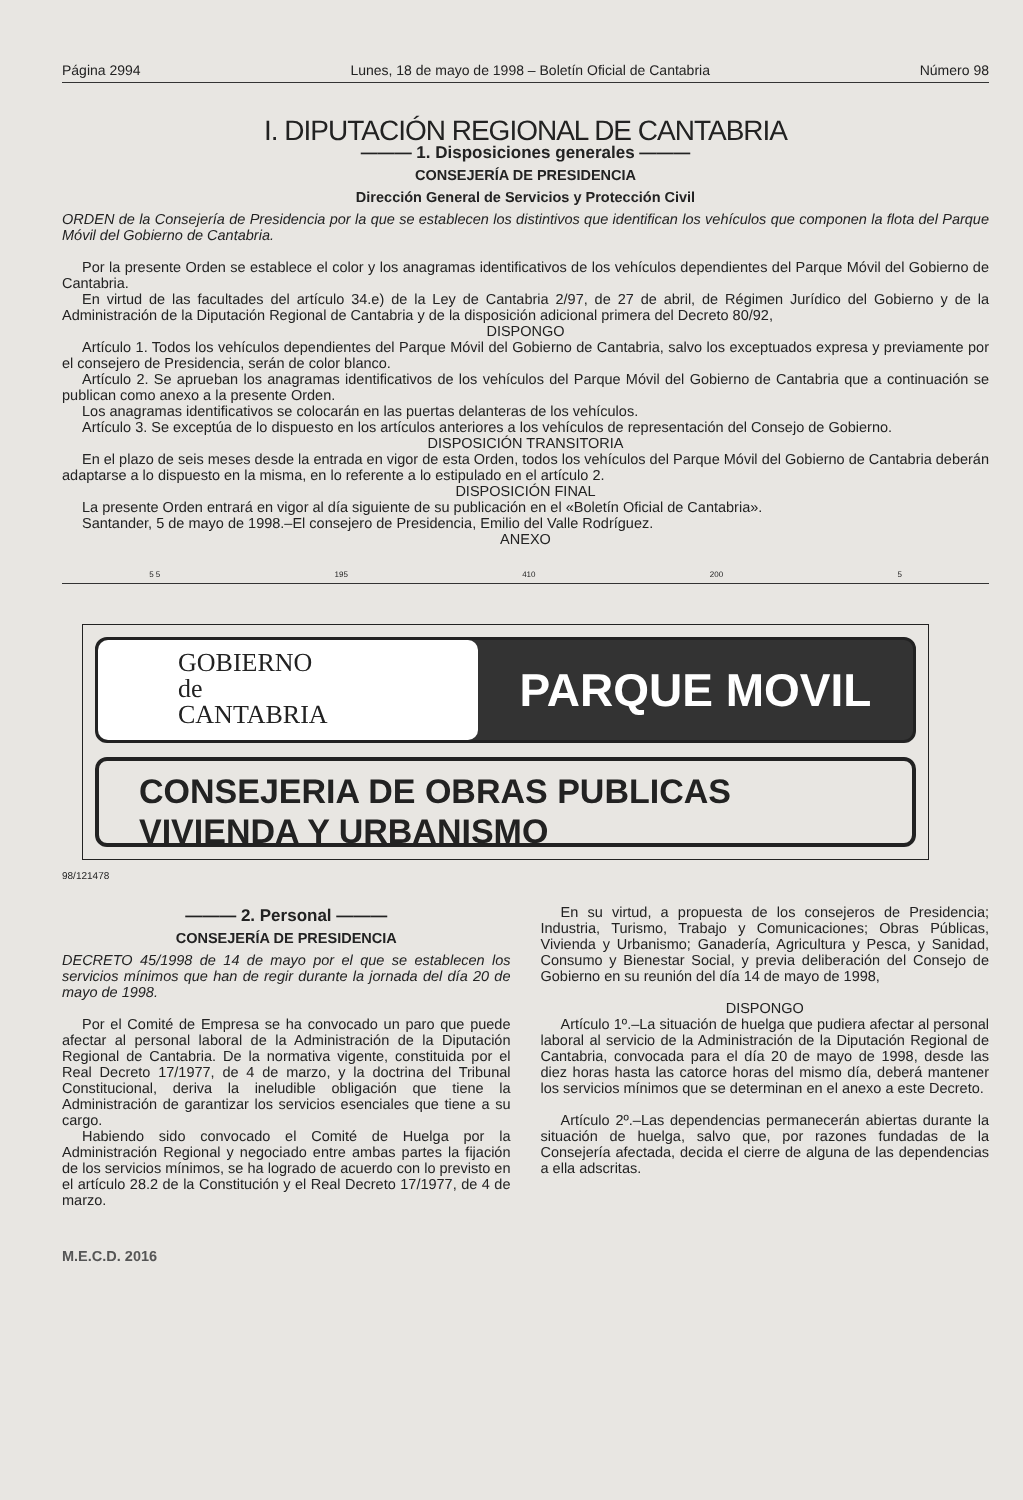Página 2994 Lunes, 18 de mayo de 1998 – Boletín Oficial de Cantabria Número 98
I. DIPUTACIÓN REGIONAL DE CANTABRIA
——— 1. Disposiciones generales ———
CONSEJERÍA DE PRESIDENCIA
Dirección General de Servicios y Protección Civil
ORDEN de la Consejería de Presidencia por la que se establecen los distintivos que identifican los vehículos que componen la flota del Parque Móvil del Gobierno de Cantabria.
Por la presente Orden se establece el color y los anagramas identificativos de los vehículos dependientes del Parque Móvil del Gobierno de Cantabria.
En virtud de las facultades del artículo 34.e) de la Ley de Cantabria 2/97, de 27 de abril, de Régimen Jurídico del Gobierno y de la Administración de la Diputación Regional de Cantabria y de la disposición adicional primera del Decreto 80/92,
DISPONGO
Artículo 1. Todos los vehículos dependientes del Parque Móvil del Gobierno de Cantabria, salvo los exceptuados expresa y previamente por el consejero de Presidencia, serán de color blanco.
Artículo 2. Se aprueban los anagramas identificativos de los vehículos del Parque Móvil del Gobierno de Cantabria que a continuación se publican como anexo a la presente Orden.
Los anagramas identificativos se colocarán en las puertas delanteras de los vehículos.
Artículo 3. Se exceptúa de lo dispuesto en los artículos anteriores a los vehículos de representación del Consejo de Gobierno.
DISPOSICIÓN TRANSITORIA
En el plazo de seis meses desde la entrada en vigor de esta Orden, todos los vehículos del Parque Móvil del Gobierno de Cantabria deberán adaptarse a lo dispuesto en la misma, en lo referente a lo estipulado en el artículo 2.
DISPOSICIÓN FINAL
La presente Orden entrará en vigor al día siguiente de su publicación en el «Boletín Oficial de Cantabria».
Santander, 5 de mayo de 1998.–El consejero de Presidencia, Emilio del Valle Rodríguez.
ANEXO
5 5 195 410 200 5
GOBIERNO
de
CANTABRIA
PARQUE MOVIL
CONSEJERIA DE OBRAS PUBLICAS
VIVIENDA Y URBANISMO
98/121478
——— 2. Personal ———
CONSEJERÍA DE PRESIDENCIA
DECRETO 45/1998 de 14 de mayo por el que se establecen los servicios mínimos que han de regir durante la jornada del día 20 de mayo de 1998.
Por el Comité de Empresa se ha convocado un paro que puede afectar al personal laboral de la Administración de la Diputación Regional de Cantabria. De la normativa vigente, constituida por el Real Decreto 17/1977, de 4 de marzo, y la doctrina del Tribunal Constitucional, deriva la ineludible obligación que tiene la Administración de garantizar los servicios esenciales que tiene a su cargo.
Habiendo sido convocado el Comité de Huelga por la Administración Regional y negociado entre ambas partes la fijación de los servicios mínimos, se ha logrado de acuerdo con lo previsto en el artículo 28.2 de la Constitución y el Real Decreto 17/1977, de 4 de marzo.
En su virtud, a propuesta de los consejeros de Presidencia; Industria, Turismo, Trabajo y Comunicaciones; Obras Públicas, Vivienda y Urbanismo; Ganadería, Agricultura y Pesca, y Sanidad, Consumo y Bienestar Social, y previa deliberación del Consejo de Gobierno en su reunión del día 14 de mayo de 1998,
DISPONGO
Artículo 1º.–La situación de huelga que pudiera afectar al personal laboral al servicio de la Administración de la Diputación Regional de Cantabria, convocada para el día 20 de mayo de 1998, desde las diez horas hasta las catorce horas del mismo día, deberá mantener los servicios mínimos que se determinan en el anexo a este Decreto.
Artículo 2º.–Las dependencias permanecerán abiertas durante la situación de huelga, salvo que, por razones fundadas de la Consejería afectada, decida el cierre de alguna de las dependencias a ella adscritas.
M.E.C.D. 2016